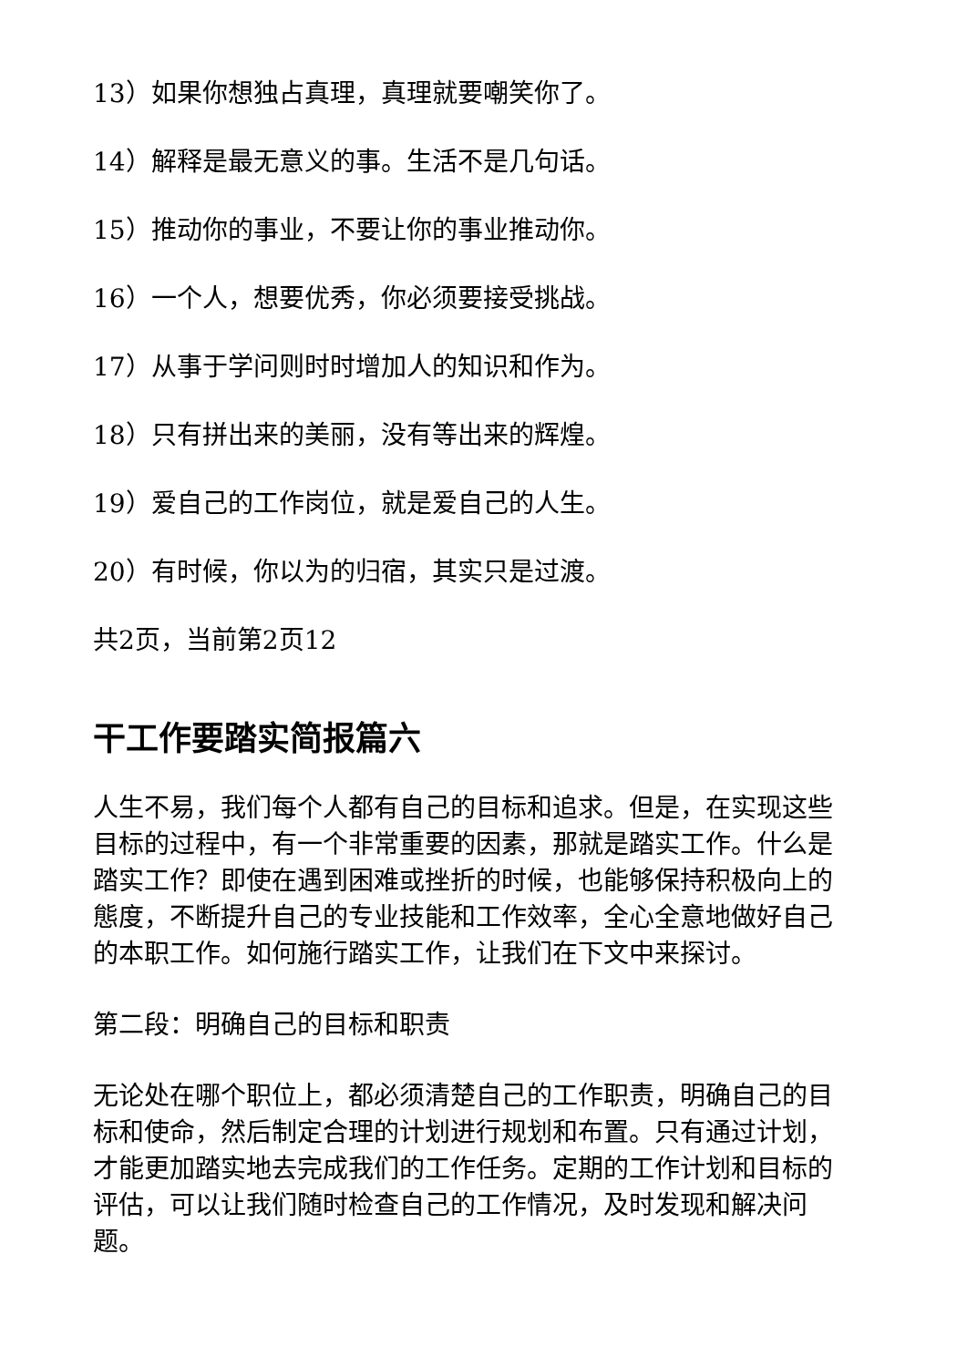13）如果你想独占真理，真理就要嘲笑你了。
14）解释是最无意义的事。生活不是几句话。
15）推动你的事业，不要让你的事业推动你。
16）一个人，想要优秀，你必须要接受挑战。
17）从事于学问则时时增加人的知识和作为。
18）只有拼出来的美丽，没有等出来的辉煌。
19）爱自己的工作岗位，就是爱自己的人生。
20）有时候，你以为的归宿，其实只是过渡。
共2页，当前第2页12
干工作要踏实简报篇六
人生不易，我们每个人都有自己的目标和追求。但是，在实现这些目标的过程中，有一个非常重要的因素，那就是踏实工作。什么是踏实工作？即使在遇到困难或挫折的时候，也能够保持积极向上的態度，不断提升自己的专业技能和工作效率，全心全意地做好自己的本职工作。如何施行踏实工作，让我们在下文中来探讨。
第二段：明确自己的目标和职责
无论处在哪个职位上，都必须清楚自己的工作职责，明确自己的目标和使命，然后制定合理的计划进行规划和布置。只有通过计划，才能更加踏实地去完成我们的工作任务。定期的工作计划和目标的评估，可以让我们随时检查自己的工作情况，及时发现和解决问题。